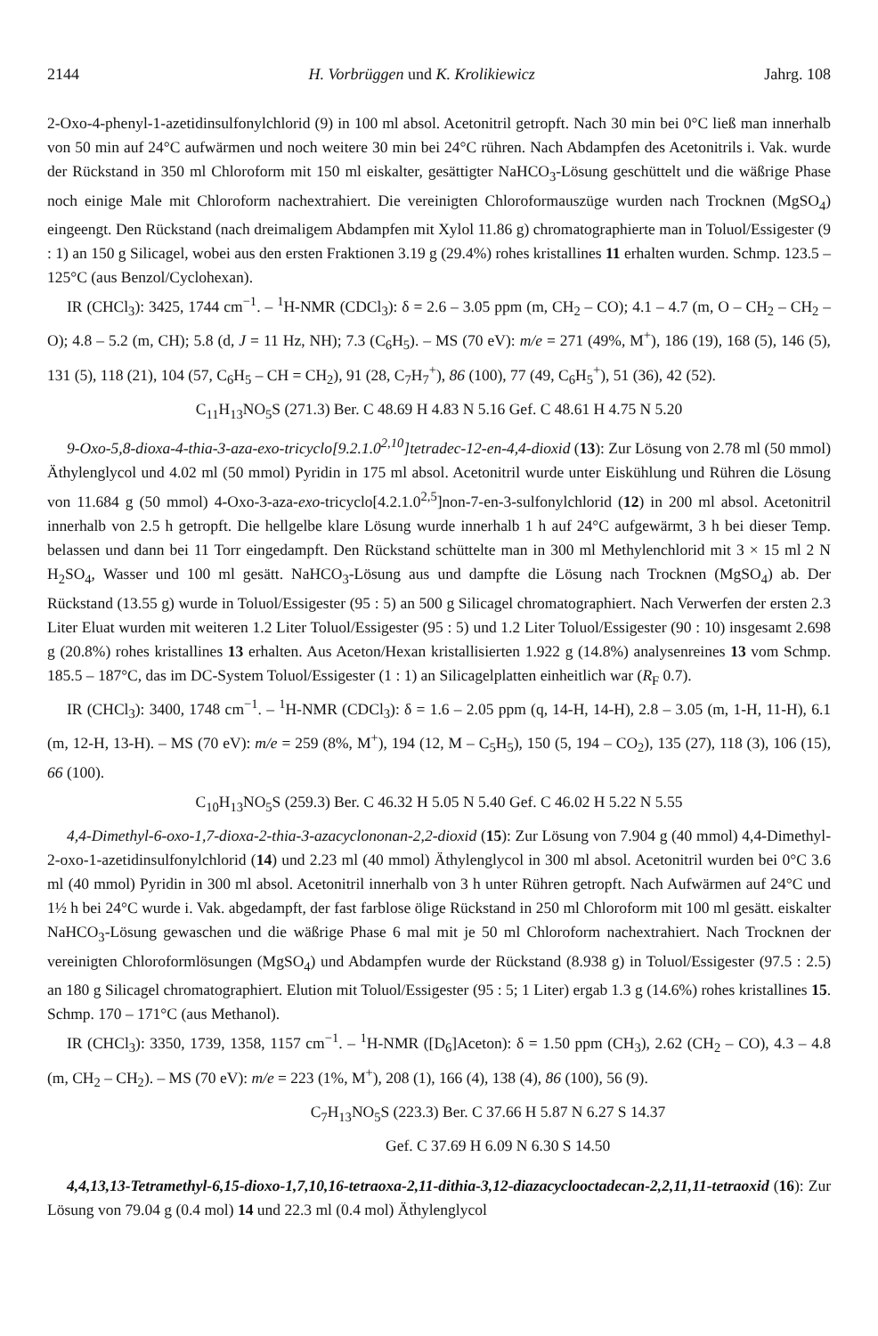2144 H. Vorbrüggen und K. Krolikiewicz Jahrg. 108
2-Oxo-4-phenyl-1-azetidinsulfonylchlorid (9) in 100 ml absol. Acetonitril getropft. Nach 30 min bei 0°C ließ man innerhalb von 50 min auf 24°C aufwärmen und noch weitere 30 min bei 24°C rühren. Nach Abdampfen des Acetonitrils i. Vak. wurde der Rückstand in 350 ml Chloroform mit 150 ml eiskalter, gesättigter NaHCO<sub>3</sub>-Lösung geschüttelt und die wäßrige Phase noch einige Male mit Chloroform nachextrahiert. Die vereinigten Chloroformauszüge wurden nach Trocknen (MgSO<sub>4</sub>) eingeengt. Den Rückstand (nach dreimaligem Abdampfen mit Xylol 11.86 g) chromatographierte man in Toluol/Essigester (9 : 1) an 150 g Silicagel, wobei aus den ersten Fraktionen 3.19 g (29.4%) rohes kristallines 11 erhalten wurden. Schmp. 123.5 – 125°C (aus Benzol/Cyclohexan).
IR (CHCl<sub>3</sub>): 3425, 1744 cm<sup>−1</sup>. – <sup>1</sup>H-NMR (CDCl<sub>3</sub>): δ = 2.6 – 3.05 ppm (m, CH<sub>2</sub> – CO); 4.1 – 4.7 (m, O – CH<sub>2</sub> – CH<sub>2</sub> – O); 4.8 – 5.2 (m, CH); 5.8 (d, J = 11 Hz, NH); 7.3 (C<sub>6</sub>H<sub>5</sub>). – MS (70 eV): m/e = 271 (49%, M<sup>+</sup>), 186 (19), 168 (5), 146 (5), 131 (5), 118 (21), 104 (57, C<sub>6</sub>H<sub>5</sub> – CH = CH<sub>2</sub>), 91 (28, C<sub>7</sub>H<sub>7</sub><sup>+</sup>), 86 (100), 77 (49, C<sub>6</sub>H<sub>5</sub><sup>+</sup>), 51 (36), 42 (52).
C<sub>11</sub>H<sub>13</sub>NO<sub>5</sub>S (271.3) Ber. C 48.69 H 4.83 N 5.16 Gef. C 48.61 H 4.75 N 5.20
9-Oxo-5,8-dioxa-4-thia-3-aza-exo-tricyclo[9.2.1.0<sup>2,10</sup>]tetradec-12-en-4,4-dioxid (13): Zur Lösung von 2.78 ml (50 mmol) Äthylenglycol und 4.02 ml (50 mmol) Pyridin in 175 ml absol. Acetonitril wurde unter Eiskühlung und Rühren die Lösung von 11.684 g (50 mmol) 4-Oxo-3-aza-exo-tricyclo[4.2.1.0<sup>2,5</sup>]non-7-en-3-sulfonylchlorid (12) in 200 ml absol. Acetonitril innerhalb von 2.5 h getropft. Die hellgelbe klare Lösung wurde innerhalb 1 h auf 24°C aufgewärmt, 3 h bei dieser Temp. belassen und dann bei 11 Torr eingedampft. Den Rückstand schüttelte man in 300 ml Methylenchlorid mit 3 × 15 ml 2 N H<sub>2</sub>SO<sub>4</sub>, Wasser und 100 ml gesätt. NaHCO<sub>3</sub>-Lösung aus und dampfte die Lösung nach Trocknen (MgSO<sub>4</sub>) ab. Der Rückstand (13.55 g) wurde in Toluol/Essigester (95 : 5) an 500 g Silicagel chromatographiert. Nach Verwerfen der ersten 2.3 Liter Eluat wurden mit weiteren 1.2 Liter Toluol/Essigester (95 : 5) und 1.2 Liter Toluol/Essigester (90 : 10) insgesamt 2.698 g (20.8%) rohes kristallines 13 erhalten. Aus Aceton/Hexan kristallisierten 1.922 g (14.8%) analysenreines 13 vom Schmp. 185.5 – 187°C, das im DC-System Toluol/Essigester (1 : 1) an Silicagelplatten einheitlich war (R<sub>F</sub> 0.7).
IR (CHCl<sub>3</sub>): 3400, 1748 cm<sup>−1</sup>. – <sup>1</sup>H-NMR (CDCl<sub>3</sub>): δ = 1.6 – 2.05 ppm (q, 14-H, 14-H), 2.8 – 3.05 (m, 1-H, 11-H), 6.1 (m, 12-H, 13-H). – MS (70 eV): m/e = 259 (8%, M<sup>+</sup>), 194 (12, M – C<sub>5</sub>H<sub>5</sub>), 150 (5, 194 – CO<sub>2</sub>), 135 (27), 118 (3), 106 (15), 66 (100).
C<sub>10</sub>H<sub>13</sub>NO<sub>5</sub>S (259.3) Ber. C 46.32 H 5.05 N 5.40 Gef. C 46.02 H 5.22 N 5.55
4,4-Dimethyl-6-oxo-1,7-dioxa-2-thia-3-azacyclononan-2,2-dioxid (15): Zur Lösung von 7.904 g (40 mmol) 4,4-Dimethyl-2-oxo-1-azetidinsulfonylchlorid (14) und 2.23 ml (40 mmol) Äthylenglycol in 300 ml absol. Acetonitril wurden bei 0°C 3.6 ml (40 mmol) Pyridin in 300 ml absol. Acetonitril innerhalb von 3 h unter Rühren getropft. Nach Aufwärmen auf 24°C und 1½ h bei 24°C wurde i. Vak. abgedampft, der fast farblose ölige Rückstand in 250 ml Chloroform mit 100 ml gesätt. eiskalter NaHCO<sub>3</sub>-Lösung gewaschen und die wäßrige Phase 6 mal mit je 50 ml Chloroform nachextrahiert. Nach Trocknen der vereinigten Chloroformlösungen (MgSO<sub>4</sub>) und Abdampfen wurde der Rückstand (8.938 g) in Toluol/Essigester (97.5 : 2.5) an 180 g Silicagel chromatographiert. Elution mit Toluol/Essigester (95 : 5; 1 Liter) ergab 1.3 g (14.6%) rohes kristallines 15. Schmp. 170 – 171°C (aus Methanol).
IR (CHCl<sub>3</sub>): 3350, 1739, 1358, 1157 cm<sup>−1</sup>. – <sup>1</sup>H-NMR ([D<sub>6</sub>]Aceton): δ = 1.50 ppm (CH<sub>3</sub>), 2.62 (CH<sub>2</sub> – CO), 4.3 – 4.8 (m, CH<sub>2</sub> – CH<sub>2</sub>). – MS (70 eV): m/e = 223 (1%, M<sup>+</sup>), 208 (1), 166 (4), 138 (4), 86 (100), 56 (9).
C<sub>7</sub>H<sub>13</sub>NO<sub>5</sub>S (223.3) Ber. C 37.66 H 5.87 N 6.27 S 14.37
Gef. C 37.69 H 6.09 N 6.30 S 14.50
4,4,13,13-Tetramethyl-6,15-dioxo-1,7,10,16-tetraoxa-2,11-dithia-3,12-diazacyclooctadecan-2,2,11,11-tetraoxid (16): Zur Lösung von 79.04 g (0.4 mol) 14 und 22.3 ml (0.4 mol) Äthylenglycol